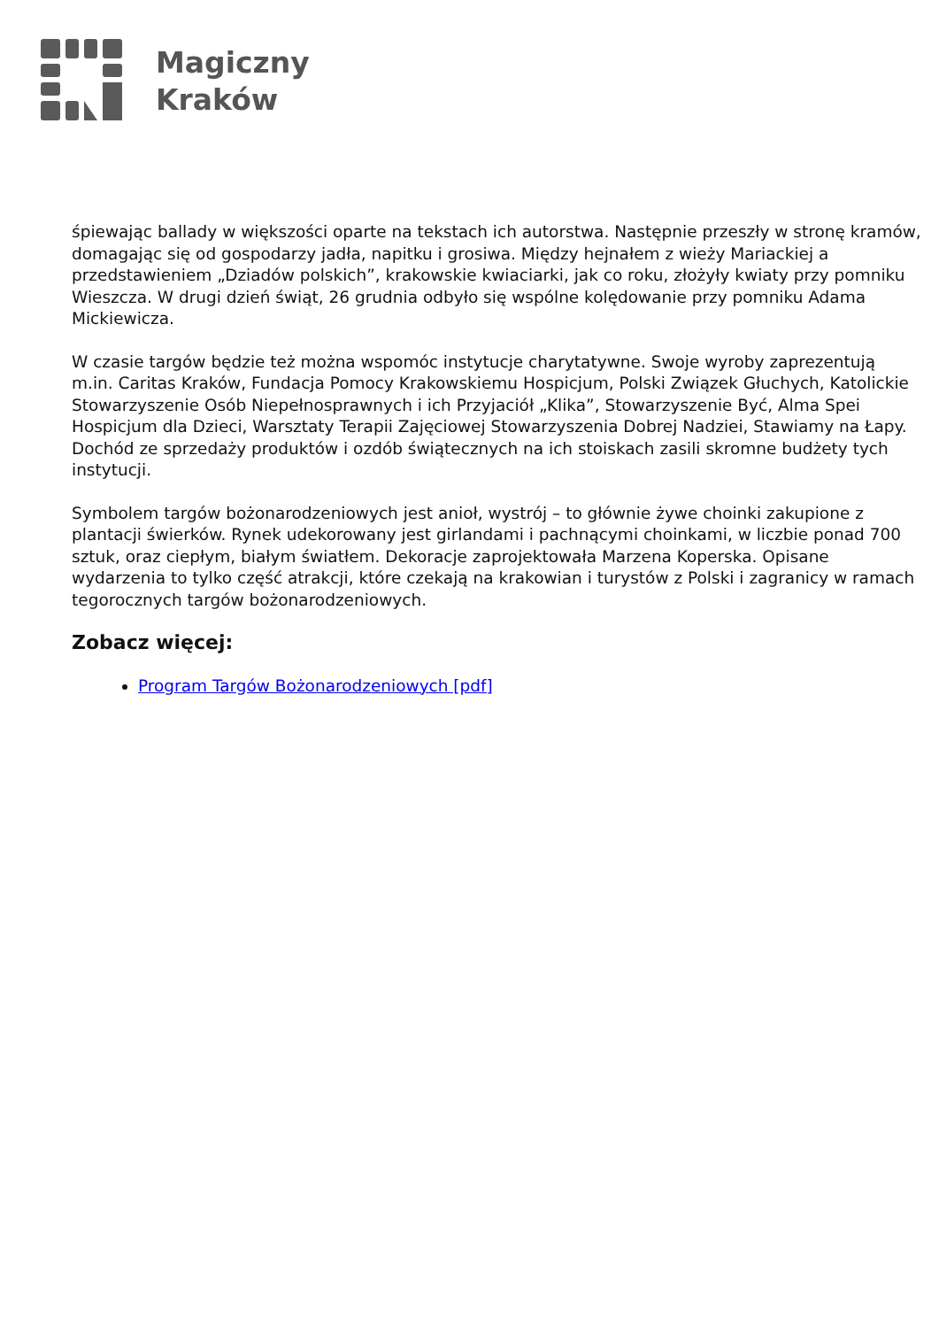Magiczny
Kraków
śpiewając ballady w większości oparte na tekstach ich autorstwa. Następnie przeszły w stronę kramów, domagając się od gospodarzy jadła, napitku i grosiwa. Między hejnałem z wieży Mariackiej a przedstawieniem „Dziadów polskich”, krakowskie kwiaciarki, jak co roku, złożyły kwiaty przy pomniku Wieszcza. W drugi dzień świąt, 26 grudnia odbyło się wspólne kolędowanie przy pomniku Adama Mickiewicza.
W czasie targów będzie też można wspomóc instytucje charytatywne. Swoje wyroby zaprezentują m.in. Caritas Kraków, Fundacja Pomocy Krakowskiemu Hospicjum, Polski Związek Głuchych, Katolickie Stowarzyszenie Osób Niepełnosprawnych i ich Przyjaciół „Klika”, Stowarzyszenie Być, Alma Spei Hospicjum dla Dzieci, Warsztaty Terapii Zajęciowej Stowarzyszenia Dobrej Nadziei, Stawiamy na Łapy. Dochód ze sprzedaży produktów i ozdób świątecznych na ich stoiskach zasili skromne budżety tych instytucji.
Symbolem targów bożonarodzeniowych jest anioł, wystrój – to głównie żywe choinki zakupione z plantacji świerków. Rynek udekorowany jest girlandami i pachnącymi choinkami, w liczbie ponad 700 sztuk, oraz ciepłym, białym światłem. Dekoracje zaprojektowała Marzena Koperska. Opisane wydarzenia to tylko część atrakcji, które czekają na krakowian i turystów z Polski i zagranicy w ramach tegorocznych targów bożonarodzeniowych.
Zobacz więcej:
Program Targów Bożonarodzeniowych [pdf]